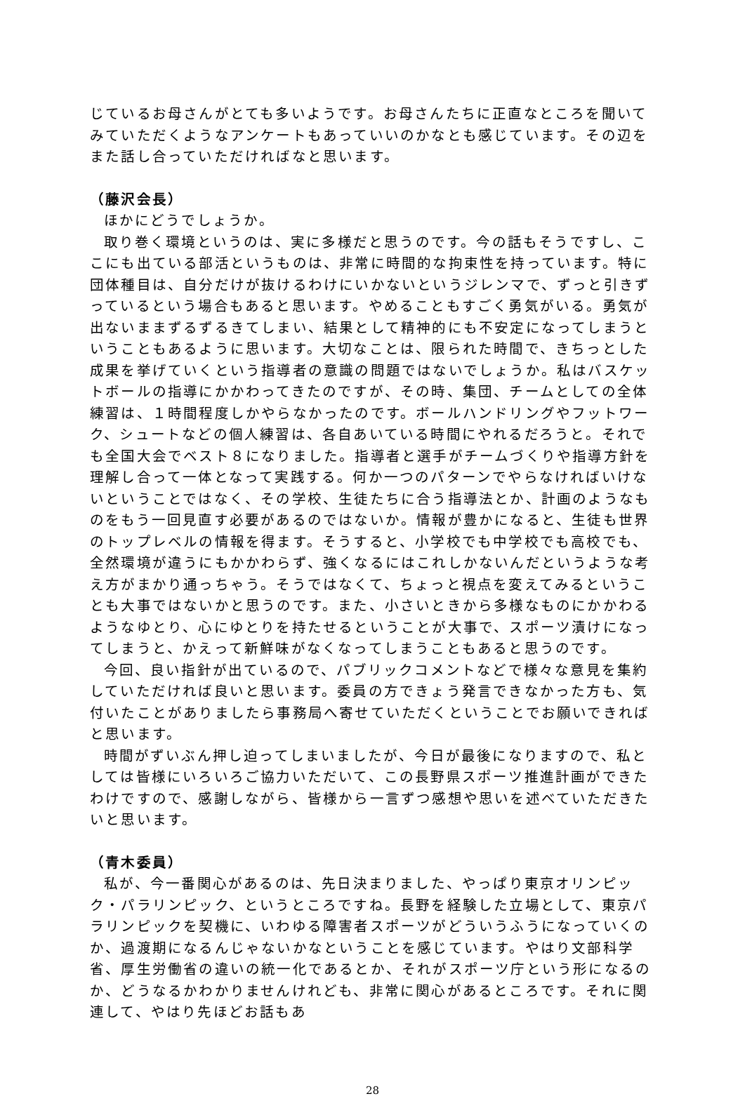じているお母さんがとても多いようです。お母さんたちに正直なところを聞いてみていただくようなアンケートもあっていいのかなとも感じています。その辺をまた話し合っていただければなと思います。
（藤沢会長）
ほかにどうでしょうか。
取り巻く環境というのは、実に多様だと思うのです。今の話もそうですし、ここにも出ている部活というものは、非常に時間的な拘束性を持っています。特に団体種目は、自分だけが抜けるわけにいかないというジレンマで、ずっと引きずっているという場合もあると思います。やめることもすごく勇気がいる。勇気が出ないままずるずるきてしまい、結果として精神的にも不安定になってしまうということもあるように思います。大切なことは、限られた時間で、きちっとした成果を挙げていくという指導者の意識の問題ではないでしょうか。私はバスケットボールの指導にかかわってきたのですが、その時、集団、チームとしての全体練習は、１時間程度しかやらなかったのです。ボールハンドリングやフットワーク、シュートなどの個人練習は、各自あいている時間にやれるだろうと。それでも全国大会でベスト８になりました。指導者と選手がチームづくりや指導方針を理解し合って一体となって実践する。何か一つのパターンでやらなければいけないということではなく、その学校、生徒たちに合う指導法とか、計画のようなものをもう一回見直す必要があるのではないか。情報が豊かになると、生徒も世界のトップレベルの情報を得ます。そうすると、小学校でも中学校でも高校でも、全然環境が違うにもかかわらず、強くなるにはこれしかないんだというような考え方がまかり通っちゃう。そうではなくて、ちょっと視点を変えてみるということも大事ではないかと思うのです。また、小さいときから多様なものにかかわるようなゆとり、心にゆとりを持たせるということが大事で、スポーツ漬けになってしまうと、かえって新鮮味がなくなってしまうこともあると思うのです。
今回、良い指針が出ているので、パブリックコメントなどで様々な意見を集約していただければ良いと思います。委員の方できょう発言できなかった方も、気付いたことがありましたら事務局へ寄せていただくということでお願いできればと思います。
時間がずいぶん押し迫ってしまいましたが、今日が最後になりますので、私としては皆様にいろいろご協力いただいて、この長野県スポーツ推進計画ができたわけですので、感謝しながら、皆様から一言ずつ感想や思いを述べていただきたいと思います。
（青木委員）
私が、今一番関心があるのは、先日決まりました、やっぱり東京オリンピック・パラリンピック、というところですね。長野を経験した立場として、東京パラリンピックを契機に、いわゆる障害者スポーツがどういうふうになっていくのか、過渡期になるんじゃないかなということを感じています。やはり文部科学省、厚生労働省の違いの統一化であるとか、それがスポーツ庁という形になるのか、どうなるかわかりませんけれども、非常に関心があるところです。それに関連して、やはり先ほどお話もあ
28